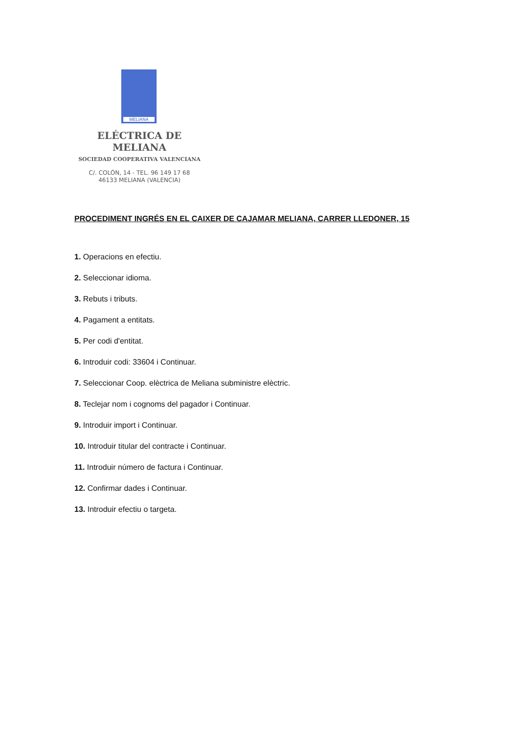MELIANA
ELÉCTRICA DE MELIANA
SOCIEDAD COOPERATIVA VALENCIANA
C/. COLÓN, 14 - TEL. 96 149 17 68
46133 MELIANA (VALENCIA)
PROCEDIMENT INGRÉS EN EL CAIXER DE CAJAMAR MELIANA, CARRER LLEDONER, 15
1. Operacions en efectiu.
2. Seleccionar idioma.
3. Rebuts i tributs.
4. Pagament a entitats.
5. Per codi d'entitat.
6. Introduir codi: 33604 i Continuar.
7. Seleccionar Coop. elèctrica de Meliana subministre elèctric.
8. Teclejar nom i cognoms del pagador i Continuar.
9. Introduir import i Continuar.
10. Introduir titular del contracte i Continuar.
11. Introduir número de factura i Continuar.
12. Confirmar dades i Continuar.
13. Introduir efectiu o targeta.